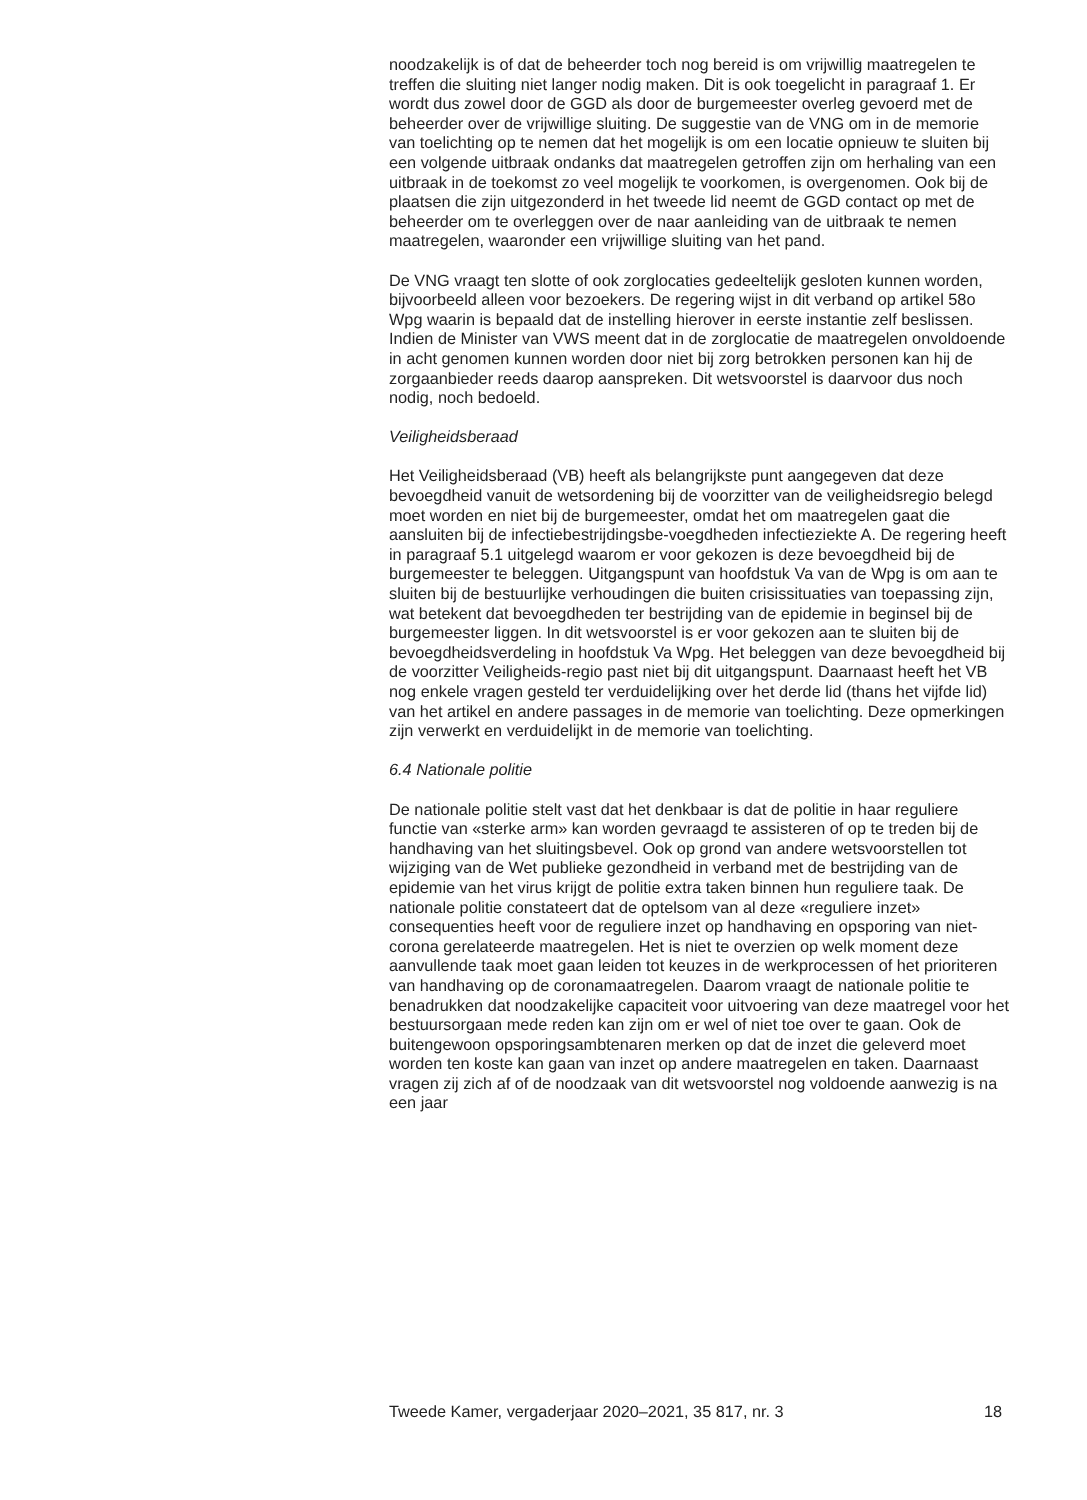noodzakelijk is of dat de beheerder toch nog bereid is om vrijwillig maatregelen te treffen die sluiting niet langer nodig maken. Dit is ook toegelicht in paragraaf 1. Er wordt dus zowel door de GGD als door de burgemeester overleg gevoerd met de beheerder over de vrijwillige sluiting. De suggestie van de VNG om in de memorie van toelichting op te nemen dat het mogelijk is om een locatie opnieuw te sluiten bij een volgende uitbraak ondanks dat maatregelen getroffen zijn om herhaling van een uitbraak in de toekomst zo veel mogelijk te voorkomen, is overgenomen. Ook bij de plaatsen die zijn uitgezonderd in het tweede lid neemt de GGD contact op met de beheerder om te overleggen over de naar aanleiding van de uitbraak te nemen maatregelen, waaronder een vrijwillige sluiting van het pand.
De VNG vraagt ten slotte of ook zorglocaties gedeeltelijk gesloten kunnen worden, bijvoorbeeld alleen voor bezoekers. De regering wijst in dit verband op artikel 58o Wpg waarin is bepaald dat de instelling hierover in eerste instantie zelf beslissen. Indien de Minister van VWS meent dat in de zorglocatie de maatregelen onvoldoende in acht genomen kunnen worden door niet bij zorg betrokken personen kan hij de zorgaanbieder reeds daarop aanspreken. Dit wetsvoorstel is daarvoor dus noch nodig, noch bedoeld.
Veiligheidsberaad
Het Veiligheidsberaad (VB) heeft als belangrijkste punt aangegeven dat deze bevoegdheid vanuit de wetsordening bij de voorzitter van de veiligheidsregio belegd moet worden en niet bij de burgemeester, omdat het om maatregelen gaat die aansluiten bij de infectiebestrijdingsbe-voegdheden infectieziekte A. De regering heeft in paragraaf 5.1 uitgelegd waarom er voor gekozen is deze bevoegdheid bij de burgemeester te beleggen. Uitgangspunt van hoofdstuk Va van de Wpg is om aan te sluiten bij de bestuurlijke verhoudingen die buiten crisissituaties van toepassing zijn, wat betekent dat bevoegdheden ter bestrijding van de epidemie in beginsel bij de burgemeester liggen. In dit wetsvoorstel is er voor gekozen aan te sluiten bij de bevoegdheidsverdeling in hoofdstuk Va Wpg. Het beleggen van deze bevoegdheid bij de voorzitter Veiligheids-regio past niet bij dit uitgangspunt. Daarnaast heeft het VB nog enkele vragen gesteld ter verduidelijking over het derde lid (thans het vijfde lid) van het artikel en andere passages in de memorie van toelichting. Deze opmerkingen zijn verwerkt en verduidelijkt in de memorie van toelichting.
6.4 Nationale politie
De nationale politie stelt vast dat het denkbaar is dat de politie in haar reguliere functie van «sterke arm» kan worden gevraagd te assisteren of op te treden bij de handhaving van het sluitingsbevel. Ook op grond van andere wetsvoorstellen tot wijziging van de Wet publieke gezondheid in verband met de bestrijding van de epidemie van het virus krijgt de politie extra taken binnen hun reguliere taak. De nationale politie constateert dat de optelsom van al deze «reguliere inzet» consequenties heeft voor de reguliere inzet op handhaving en opsporing van niet-corona gerelateerde maatregelen. Het is niet te overzien op welk moment deze aanvullende taak moet gaan leiden tot keuzes in de werkprocessen of het prioriteren van handhaving op de coronamaatregelen. Daarom vraagt de nationale politie te benadrukken dat noodzakelijke capaciteit voor uitvoering van deze maatregel voor het bestuursorgaan mede reden kan zijn om er wel of niet toe over te gaan. Ook de buitengewoon opsporingsambtenaren merken op dat de inzet die geleverd moet worden ten koste kan gaan van inzet op andere maatregelen en taken. Daarnaast vragen zij zich af of de noodzaak van dit wetsvoorstel nog voldoende aanwezig is na een jaar
Tweede Kamer, vergaderjaar 2020–2021, 35 817, nr. 3 18